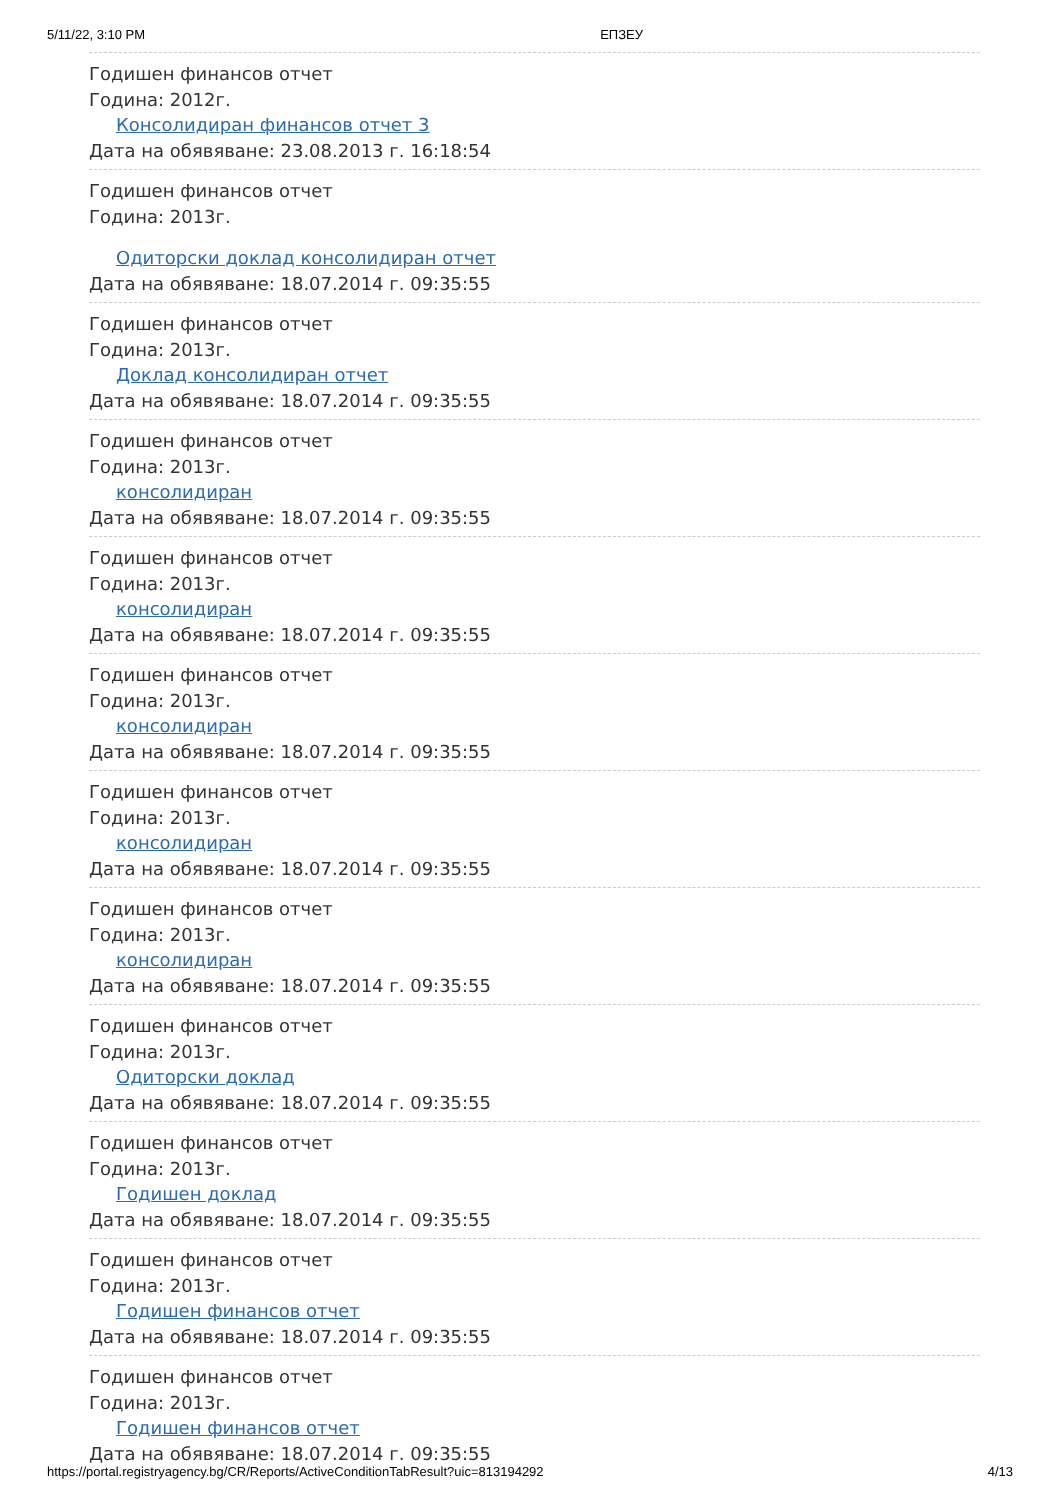5/11/22, 3:10 PM ЕПЗЕУ
Годишен финансов отчет
Година: 2012г.
Консолидиран финансов отчет 3
Дата на обявяване: 23.08.2013 г. 16:18:54
Годишен финансов отчет
Година: 2013г.
Одиторски доклад консолидиран отчет
Дата на обявяване: 18.07.2014 г. 09:35:55
Годишен финансов отчет
Година: 2013г.
Доклад консолидиран отчет
Дата на обявяване: 18.07.2014 г. 09:35:55
Годишен финансов отчет
Година: 2013г.
консолидиран
Дата на обявяване: 18.07.2014 г. 09:35:55
Годишен финансов отчет
Година: 2013г.
консолидиран
Дата на обявяване: 18.07.2014 г. 09:35:55
Годишен финансов отчет
Година: 2013г.
консолидиран
Дата на обявяване: 18.07.2014 г. 09:35:55
Годишен финансов отчет
Година: 2013г.
консолидиран
Дата на обявяване: 18.07.2014 г. 09:35:55
Годишен финансов отчет
Година: 2013г.
консолидиран
Дата на обявяване: 18.07.2014 г. 09:35:55
Годишен финансов отчет
Година: 2013г.
Одиторски доклад
Дата на обявяване: 18.07.2014 г. 09:35:55
Годишен финансов отчет
Година: 2013г.
Годишен доклад
Дата на обявяване: 18.07.2014 г. 09:35:55
Годишен финансов отчет
Година: 2013г.
Годишен финансов отчет
Дата на обявяване: 18.07.2014 г. 09:35:55
Годишен финансов отчет
Година: 2013г.
Годишен финансов отчет
Дата на обявяване: 18.07.2014 г. 09:35:55
https://portal.registryagency.bg/CR/Reports/ActiveConditionTabResult?uic=813194292 4/13